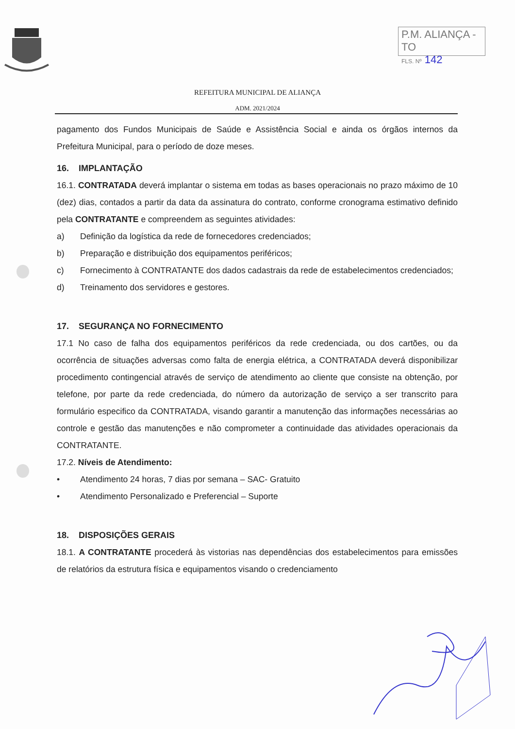P.M. ALIANÇA - TO
FLS. Nº 142
REFEITURA MUNICIPAL DE ALIANÇA
ADM. 2021/2024
pagamento dos Fundos Municipais de Saúde e Assistência Social e ainda os órgãos internos da Prefeitura Municipal, para o período de doze meses.
16. IMPLANTAÇÃO
16.1. CONTRATADA deverá implantar o sistema em todas as bases operacionais no prazo máximo de 10 (dez) dias, contados a partir da data da assinatura do contrato, conforme cronograma estimativo definido pela CONTRATANTE e compreendem as seguintes atividades:
a) Definição da logística da rede de fornecedores credenciados;
b) Preparação e distribuição dos equipamentos periféricos;
c) Fornecimento à CONTRATANTE dos dados cadastrais da rede de estabelecimentos credenciados;
d) Treinamento dos servidores e gestores.
17. SEGURANÇA NO FORNECIMENTO
17.1 No caso de falha dos equipamentos periféricos da rede credenciada, ou dos cartões, ou da ocorrência de situações adversas como falta de energia elétrica, a CONTRATADA deverá disponibilizar procedimento contingencial através de serviço de atendimento ao cliente que consiste na obtenção, por telefone, por parte da rede credenciada, do número da autorização de serviço a ser transcrito para formulário especifico da CONTRATADA, visando garantir a manutenção das informações necessárias ao controle e gestão das manutenções e não comprometer a continuidade das atividades operacionais da CONTRATANTE.
17.2. Níveis de Atendimento:
• Atendimento 24 horas, 7 dias por semana – SAC- Gratuito
• Atendimento Personalizado e Preferencial – Suporte
18. DISPOSIÇÕES GERAIS
18.1. A CONTRATANTE procederá às vistorias nas dependências dos estabelecimentos para emissões de relatórios da estrutura física e equipamentos visando o credenciamento